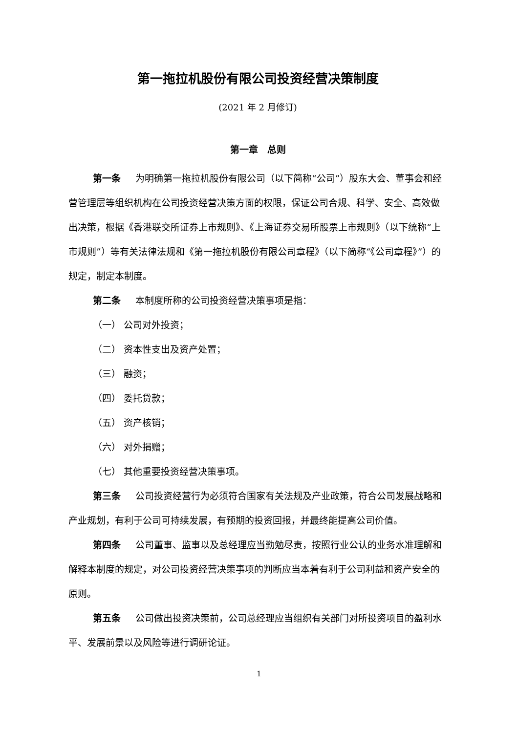第一拖拉机股份有限公司投资经营决策制度
(2021 年 2 月修订)
第一章　总则
第一条 为明确第一拖拉机股份有限公司（以下简称“公司”）股东大会、董事会和经营管理层等组织机构在公司投资经营决策方面的权限，保证公司合规、科学、安全、高效做出决策，根据《香港联交所证券上市规则》、《上海证券交易所股票上市规则》（以下统称“上市规则”）等有关法律法规和《第一拖拉机股份有限公司章程》（以下简称“《公司章程》”）的规定，制定本制度。
第二条 本制度所称的公司投资经营决策事项是指：
（一） 公司对外投资；
（二） 资本性支出及资产处置；
（三） 融资；
（四） 委托贷款；
（五） 资产核销；
（六） 对外捐赠；
（七） 其他重要投资经营决策事项。
第三条 公司投资经营行为必须符合国家有关法规及产业政策，符合公司发展战略和产业规划，有利于公司可持续发展，有预期的投资回报，并最终能提高公司价值。
第四条 公司董事、监事以及总经理应当勤勉尽责，按照行业公认的业务水准理解和解释本制度的规定，对公司投资经营决策事项的判断应当本着有利于公司利益和资产安全的原则。
第五条 公司做出投资决策前，公司总经理应当组织有关部门对所投资项目的盈利水平、发展前景以及风险等进行调研论证。
1